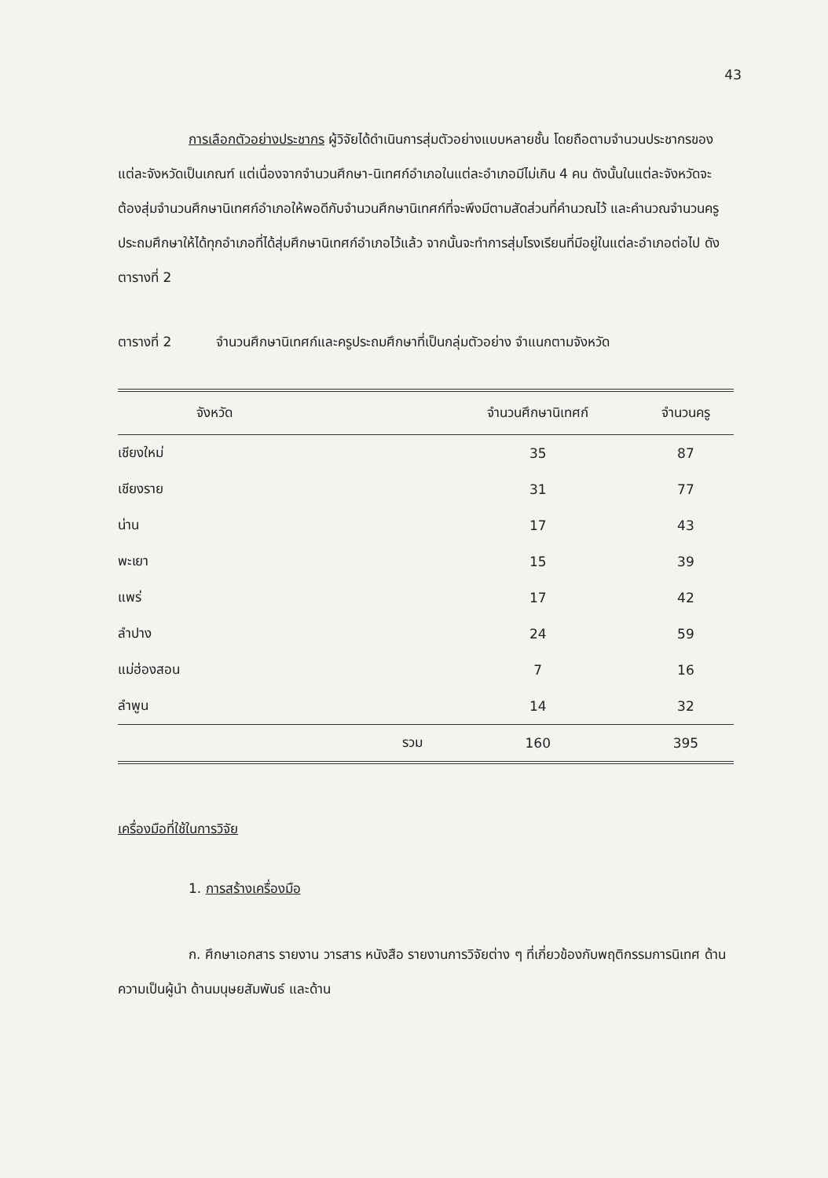43
การเลือกตัวอย่างประชากร ผู้วิจัยได้ดำเนินการสุ่มตัวอย่างแบบหลายชั้น โดยถือตามจำนวนประชากรของแต่ละจังหวัดเป็นเกณฑ์ แต่เนื่องจากจำนวนศึกษา-นิเทศก์อำเภอในแต่ละอำเภอมีไม่เกิน 4 คน ดังนั้นในแต่ละจังหวัดจะต้องสุ่มจำนวนศึกษานิเทศก์อำเภอให้พอดีกับจำนวนศึกษานิเทศก์ที่จะพึงมีตามสัดส่วนที่คำนวณไว้ และคำนวณจำนวนครูประถมศึกษาให้ได้ทุกอำเภอที่ได้สุ่มศึกษานิเทศก์อำเภอไว้แล้ว จากนั้นจะทำการสุ่มโรงเรียนที่มีอยู่ในแต่ละอำเภอต่อไป ดังตารางที่ 2
ตารางที่ 2 จำนวนศึกษานิเทศก์และครูประถมศึกษาที่เป็นกลุ่มตัวอย่าง จำแนกตามจังหวัด
| จังหวัด | | จำนวนศึกษานิเทศก์ | จำนวนครู |
| --- | --- | --- | --- |
| เชียงใหม่ | | 35 | 87 |
| เชียงราย | | 31 | 77 |
| น่าน | | 17 | 43 |
| พะเยา | | 15 | 39 |
| แพร่ | | 17 | 42 |
| ลำปาง | | 24 | 59 |
| แม่ฮ่องสอน | | 7 | 16 |
| ลำพูน | | 14 | 32 |
| | รวม | 160 | 395 |
เครื่องมือที่ใช้ในการวิจัย
1. การสร้างเครื่องมือ
ก. ศึกษาเอกสาร รายงาน วารสาร หนังสือ รายงานการวิจัยต่าง ๆ ที่เกี่ยวข้องกับพฤติกรรมการนิเทศ ด้านความเป็นผู้นำ ด้านมนุษยสัมพันธ์ และด้าน